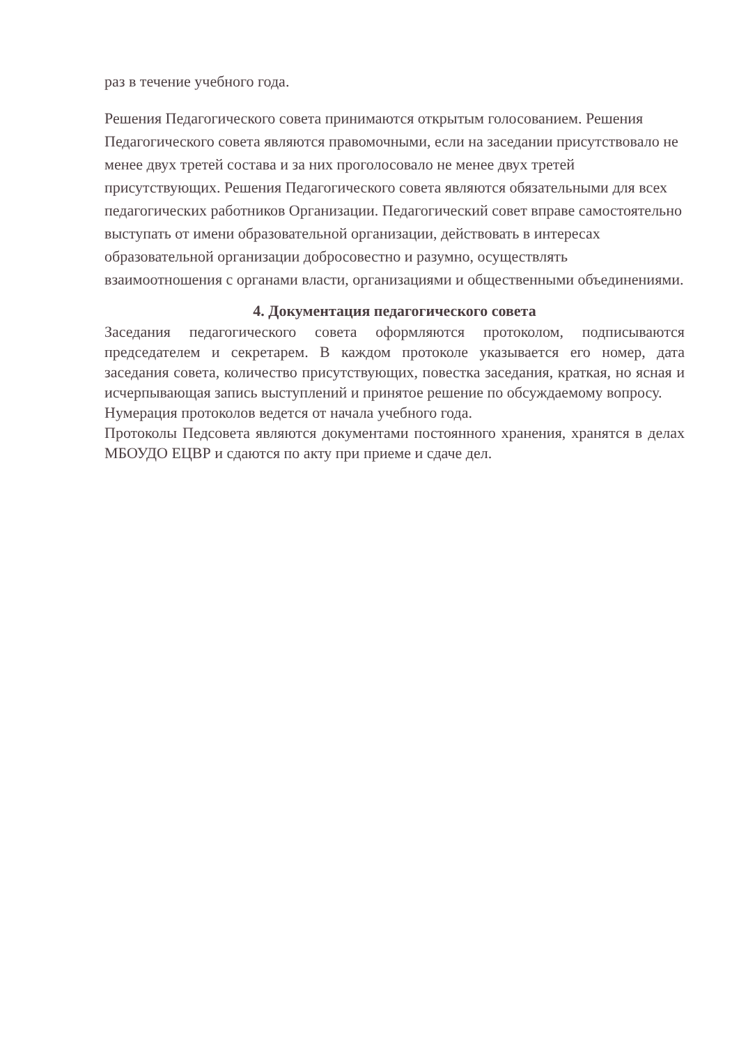раз в течение учебного года.
Решения Педагогического совета принимаются открытым голосованием. Решения Педагогического совета являются правомочными, если на заседании присутствовало не менее двух третей состава и за них проголосовало не менее двух третей присутствующих. Решения Педагогического совета являются обязательными для всех педагогических работников Организации. Педагогический совет вправе самостоятельно выступать от имени образовательной организации, действовать в интересах образовательной организации добросовестно и разумно, осуществлять взаимоотношения с органами власти, организациями и общественными объединениями.
4. Документация педагогического совета
Заседания педагогического совета оформляются протоколом, подписываются председателем и секретарем. В каждом протоколе указывается его номер, дата заседания совета, количество присутствующих, повестка заседания, краткая, но ясная и исчерпывающая запись выступлений и принятое решение по обсуждаемому вопросу.
Нумерация протоколов ведется от начала учебного года.
Протоколы Педсовета являются документами постоянного хранения, хранятся в делах МБОУДО ЕЦВР и сдаются по акту при приеме и сдаче дел.